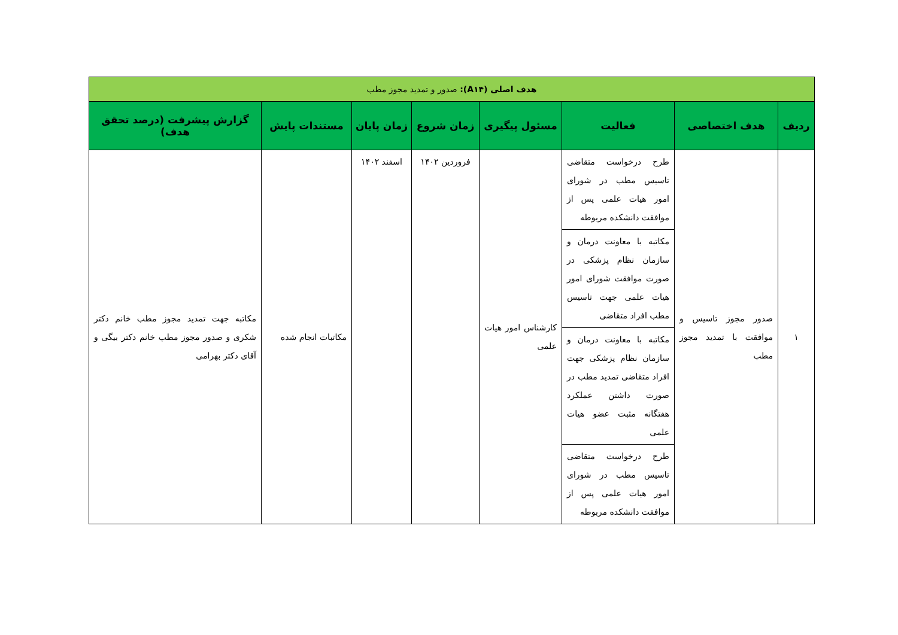| هدف اصلی (A۱۴): صدور و تمدید مجوز مطب | | | | | | | |
| --- | --- | --- | --- | --- | --- | --- | --- |
| ردیف | هدف اختصاصی | فعالیت | مسئول پیگیری | زمان شروع | زمان پایان | مستندات پایش | گزارش پیشرفت (درصد تحقق هدف) |
| ۱ | صدور مجوز تاسیس و موافقت با تمدید مجوز مطب | طرح درخواست متقاضی تاسیس مطب در شورای امور هیات علمی پس از موافقت دانشکده مربوطه | کارشناس امور هیات علمی | فروردین ۱۴۰۲ | اسفند ۱۴۰۲ | مکاتبات انجام شده | مکاتبه جهت تمدید مجوز مطب خانم دکتر شکری و صدور مجوز مطب خانم دکتر بیگی و آقای دکتر بهرامی |
| | | مکاتبه با معاونت درمان و سازمان نظام پزشکی در صورت موافقت شورای امور هیات علمی جهت تاسیس مطب افراد متقاضی | | | | | |
| | | مکاتبه با معاونت درمان و سازمان نظام پزشکی جهت افراد متقاضی تمدید مطب در صورت داشتن عملکرد هفتگانه مثبت عضو هیات علمی | | | | | |
| | | طرح درخواست متقاضی تاسیس مطب در شورای امور هیات علمی پس از موافقت دانشکده مربوطه | | | | | |